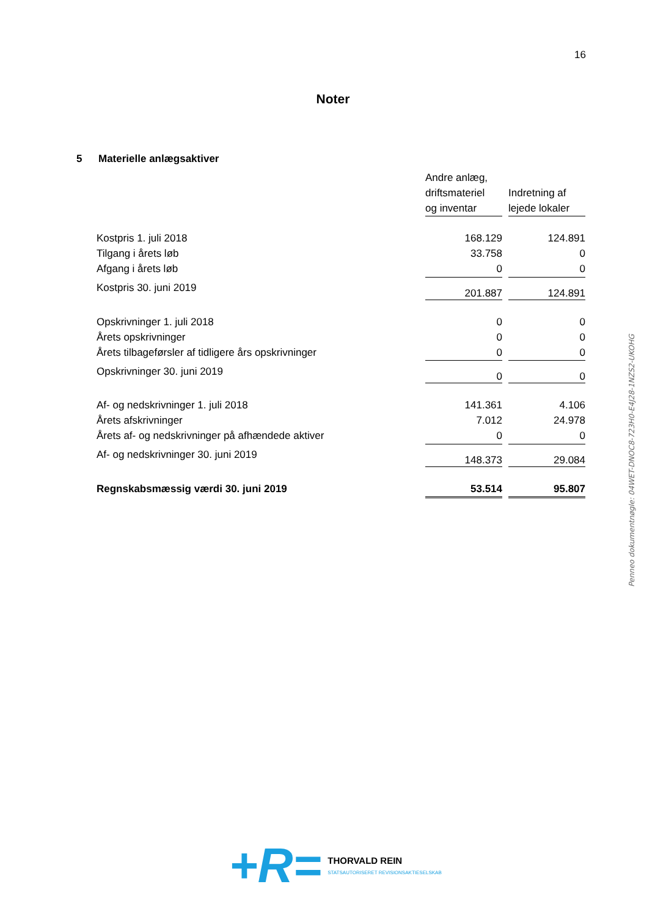16
Noter
5 Materielle anlægsaktiver
| | Andre anlæg, driftsmateriel og inventar | | Indretning af lejede lokaler |
| Kostpris 1. juli 2018 | 168.129 | | 124.891 |
| Tilgang i årets løb | 33.758 | | 0 |
| Afgang i årets løb | 0 | | 0 |
| Kostpris 30. juni 2019 | 201.887 | | 124.891 |
| Opskrivninger 1. juli 2018 | 0 | | 0 |
| Årets opskrivninger | 0 | | 0 |
| Årets tilbageførsler af tidligere års opskrivninger | 0 | | 0 |
| Opskrivninger 30. juni 2019 | 0 | | 0 |
| Af- og nedskrivninger 1. juli 2018 | 141.361 | | 4.106 |
| Årets afskrivninger | 7.012 | | 24.978 |
| Årets af- og nedskrivninger på afhændede aktiver | 0 | | 0 |
| Af- og nedskrivninger 30. juni 2019 | 148.373 | | 29.084 |
| Regnskabsmæssig værdi 30. juni 2019 | 53.514 | | 95.807 |
Penneo dokumentnøgle: 04WET-DNOC8-723H0-E4J28-1NZS2-UKOHG
+R=
THORVALD REIN
STATSAUTORISERET REVISIONSAKTIESELSKAB